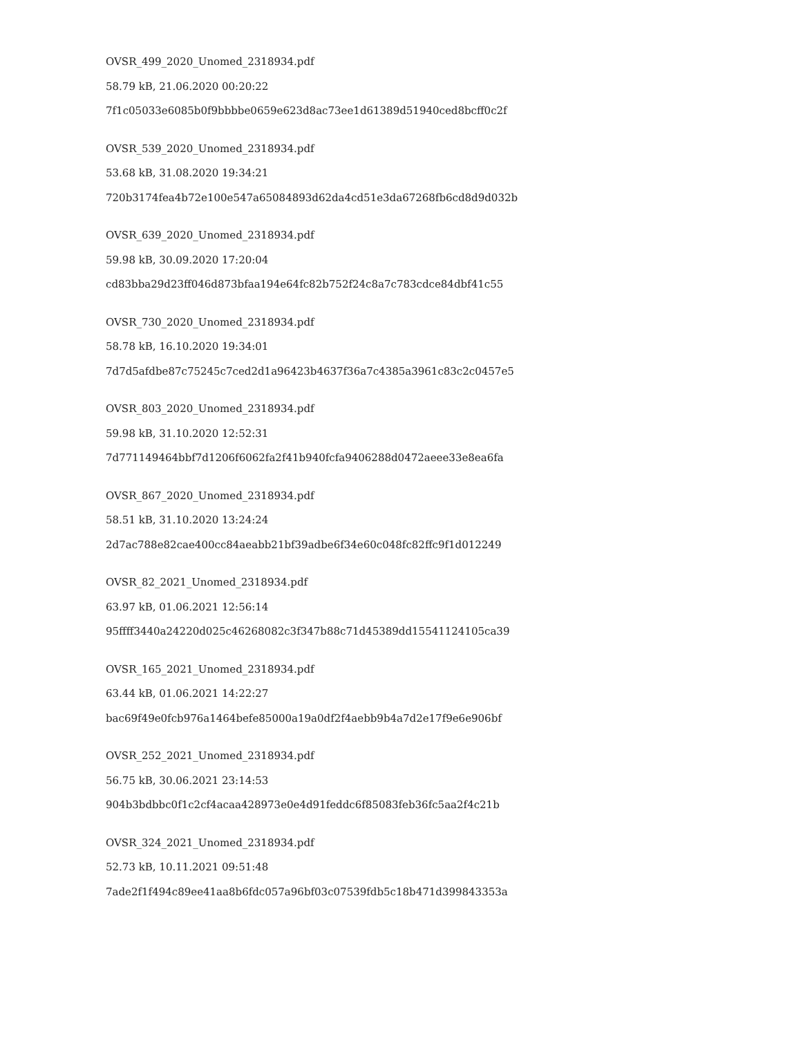OVSR_499_2020_Unomed_2318934.pdf
58.79 kB, 21.06.2020 00:20:22
7f1c05033e6085b0f9bbbbe0659e623d8ac73ee1d61389d51940ced8bcff0c2f
OVSR_539_2020_Unomed_2318934.pdf
53.68 kB, 31.08.2020 19:34:21
720b3174fea4b72e100e547a65084893d62da4cd51e3da67268fb6cd8d9d032b
OVSR_639_2020_Unomed_2318934.pdf
59.98 kB, 30.09.2020 17:20:04
cd83bba29d23ff046d873bfaa194e64fc82b752f24c8a7c783cdce84dbf41c55
OVSR_730_2020_Unomed_2318934.pdf
58.78 kB, 16.10.2020 19:34:01
7d7d5afdbe87c75245c7ced2d1a96423b4637f36a7c4385a3961c83c2c0457e5
OVSR_803_2020_Unomed_2318934.pdf
59.98 kB, 31.10.2020 12:52:31
7d771149464bbf7d1206f6062fa2f41b940fcfa9406288d0472aeee33e8ea6fa
OVSR_867_2020_Unomed_2318934.pdf
58.51 kB, 31.10.2020 13:24:24
2d7ac788e82cae400cc84aeabb21bf39adbe6f34e60c048fc82ffc9f1d012249
OVSR_82_2021_Unomed_2318934.pdf
63.97 kB, 01.06.2021 12:56:14
95ffff3440a24220d025c46268082c3f347b88c71d45389dd15541124105ca39
OVSR_165_2021_Unomed_2318934.pdf
63.44 kB, 01.06.2021 14:22:27
bac69f49e0fcb976a1464befe85000a19a0df2f4aebb9b4a7d2e17f9e6e906bf
OVSR_252_2021_Unomed_2318934.pdf
56.75 kB, 30.06.2021 23:14:53
904b3bdbbc0f1c2cf4acaa428973e0e4d91feddc6f85083feb36fc5aa2f4c21b
OVSR_324_2021_Unomed_2318934.pdf
52.73 kB, 10.11.2021 09:51:48
7ade2f1f494c89ee41aa8b6fdc057a96bf03c07539fdb5c18b471d399843353a